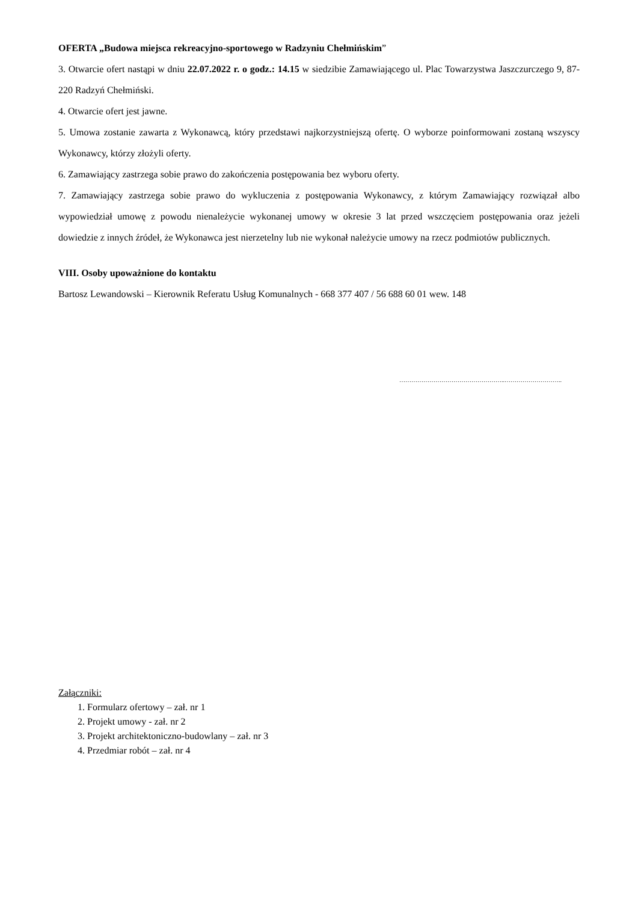OFERTA „Budowa miejsca rekreacyjno-sportowego w Radzyniu Chełmińskim”
3. Otwarcie ofert nastąpi w dniu 22.07.2022 r. o godz.: 14.15 w siedzibie Zamawiającego ul. Plac Towarzystwa Jaszczurczego 9, 87-220 Radzyń Chełmiński.
4. Otwarcie ofert jest jawne.
5. Umowa zostanie zawarta z Wykonawcą, który przedstawi najkorzystniejszą ofertę. O wyborze poinformowani zostaną wszyscy Wykonawcy, którzy złożyli oferty.
6. Zamawiający zastrzega sobie prawo do zakończenia postępowania bez wyboru oferty.
7. Zamawiający zastrzega sobie prawo do wykluczenia z postępowania Wykonawcy, z którym Zamawiający rozwiązał albo wypowiedział umowę z powodu nienależycie wykonanej umowy w okresie 3 lat przed wszczęciem postępowania oraz jeżeli dowiedzie z innych źródeł, że Wykonawca jest nierzetelny lub nie wykonał należycie umowy na rzecz podmiotów publicznych.
VIII. Osoby upoważnione do kontaktu
Bartosz Lewandowski – Kierownik Referatu Usług Komunalnych - 668 377 407 / 56 688 60 01 wew. 148
……………………………………………..………………………..
Załączniki:
1. Formularz ofertowy – zał. nr 1
2. Projekt umowy - zał. nr 2
3. Projekt architektoniczno-budowlany – zał. nr 3
4. Przedmiar robót – zał. nr 4